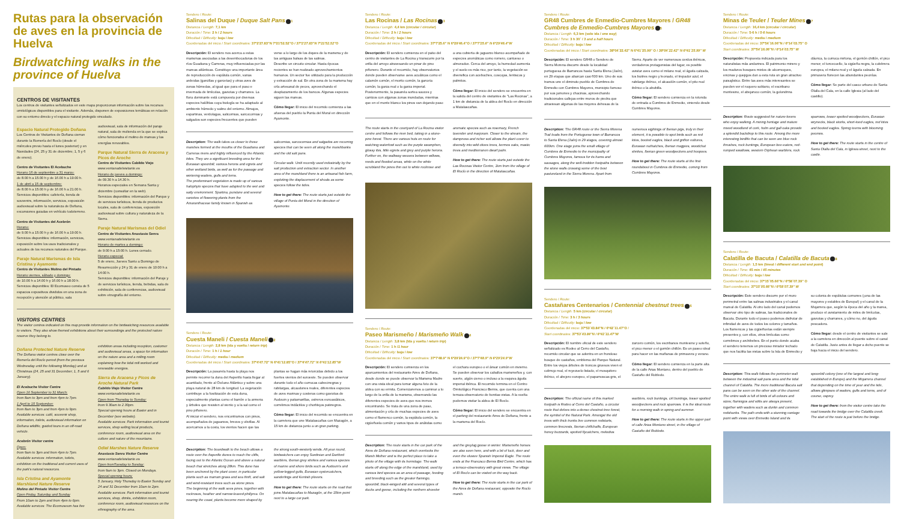Rutas para la observación de aves en la provincia de Huelva
Birdwatching walks in the province of Huelva
CENTROS DE VISITANTES
Los centros de visitantes señalizados en este mapa proporcionan información sobre los recursos ornitológicos disponibles para el visitante. Además, disponen de exposiciones temáticas en relación con su entorno directo y el espacio natural protegido vinculado.
Espacio Natural Protegido Doñana
Los Centros de Visitantes de Doñana cierran durante la Romería del Rocío (desde el miércoles previo hasta el lunes posterior) y en Navidades (24, 25 y 31 de diciembre; 1, 5 y 6 de enero).
Centro de Visitantes El Acebuche
Horario 16 de septiembre a 31 marzo:
de 8.00 h a 15.00 h y de 16.00 h a 19.00 h.
1 de abril a 15 de septiembre:
de 8.00 h a 15.00 h y de 16.00 h a 21.00 h.
Servicios disponibles: cafetería, tienda de souvenirs, información, servicios, exposición audiovisual sobre la naturaleza de Doñana, excursiones guiadas en vehículo todoterreno.
Centro de Visitantes del Acebrón
Horario:
de 9.00 h a 15.00 h y de 16.00 h a 19.00 h.
Servicios disponibles: información, servicios, exposición sobre los usos tradicionales y actuales de los recursos naturales del Parque.
Paraje Natural Marismas de Isla Cristina y Ayamonte
Centro de Visitantes Molino del Pintado
Horario viernes, sábado y domingo:
de 10.00 h a 14.00 h y 16.00 h a 18.00 h.
Servicios disponibles: El Ecomuseo consta de 5 espacios expositivos divididos en una zona de recepción y atención al público, sala audiovisual, sala de información del paraje natural, sala de molienda en la que se explica cómo funcionaba el molino de mareas y las energías renovables.
Parque Natural Sierra de Aracena y Picos de Aroche
Centro de Visitantes Cabildo Viejo
www.ventanadelvisitante.es
Horario de jueves a domingo:
de 09.30 h a 14.30 h.
Horarios especiales en Semana Santa y diciembre (consultar en la web).
Servicios disponibles: información del Parque y de servicios turísticos, tienda de productos locales, sala de conferencias, exposición audiovisual sobre cultura y naturaleza de la Sierra.
Paraje Natural Marismas del Odiel
Centro de Visitantes Anastasio Senra
www.ventanadelvisitante.es
Horario de martes a domingo:
de 9:00 h a 15:00 h. Lunes cerrado.
Horario especial:
5 de enero, Jueves Santo a Domingo de Resurrección y 24 y 31 de enero de 10:00 h a 14:00 h.
Servicios disponibles: información del Paraje y de servicios turísticos, tienda, bebidas, sala de exhibición, sala de conferencias, audiovisual sobre etnografía del entorno.
VISITORS CENTRES
The visitor centres indicated on this map provide information on the birdwatching resources available to visitors. They also show themed exhibitions about their surroundings and the protected nature reserve they belong to.
Doñana Protected Nature Reserve
The Doñana visitor centres close over the Romería del Rocío period (from the previous Wednesday until the following Monday) and at Christmas (24, 25 and 31 December; 1, 5 and 6 January).
El Acebuche Visitor Centre
Open 16 September to 31 March:
from 8am to 3pm and from 4pm to 7pm.
1 April to 15 September:
from 8am to 3pm and from 4pm to 9pm.
Available services: café, souvenir shop, information, toilets, audiovisual information on Doñana wildlife, guided tours in an off-road vehicle.
Acebrón Visitor centre
Open:
from 9am to 3pm and from 4pm to 7pm.
Available services: information, toilets, exhibition on the traditional and current uses of the park's natural resources.
Isla Cristina and Ayamonte Marshland Nature Reserve
Molino del Pintado Visitor Centre
Open Friday, Saturday and Sunday
From 10am to 2pm and from 4pm to 6pm.
Available services: The Ecomuseum has five exhibition areas including reception, customer and audiovisual areas, a space for information on the nature area and a milling room explaining how the tidal mill worked and renewable energies.
Sierra de Aracena y Picos de Aroche Natural Park
Cabildo Viejo Visitor Centre
www.ventanadelvisitante.es
Open from Thursday to Sunday:
from 9.30am to 2.30pm.
Special opening hours at Easter and in December (see website).
Available services: Park information and tourist services, shop selling local products, conference room, audiovisual area on the culture and nature of the mountains.
Odiel Marshes Nature Reserve
Anastasio Senra Visitor Centre
www.ventanadelvisitante.es
Open fromTuesday to Sunday:
from 9am to 3pm. Closed on Mondays.
Special opening hours:
5 January, Holy Thursday to Easter Sunday and 24 and 31 December from 10am to 2pm.
Available services: Park information and tourist services, shop, drinks, exhibition room, conference room, audiovisual resources on the ethnography of the area.
Sendero / Route:
Salinas del Duque / Duque Salt Pans 1
Distancia / Length: 7,1 km
Duración / Time: 2 h / 2 hours
Dificultad / Difficulty: baja / low
Coordenadas del inicio / Start coordinates: 37º2'27.83''N 7º21'52.52''O / 37º2'27.83''N 7º21'52.52''O
Descripción: El sendero nos acerca a estas marismas asociadas a las desembocaduras de los ríos Guadiana y Carreras, muy influenciadas por las mareas atlánticas. Constituye una importante área de reproducción de espátula común, varias ardeidas (garcillas y garcetas) y otras aves de zonas húmedas, al igual que para el paso e invernada de limícolas, gaviotas y charranes. La flora dominante está compuesta por diversas especies halófitas cuya biología se ha adaptado al ambiente húmedo y salino del entorno. Almajos, espartinas, verdolagas, salicornias, sarcocornias y salgados son especies frecuentes que pueden verse a lo largo de los diques de la marisma y de las antiguas balsas de las salinas.
Describe un circuito circular. Hasta épocas recientes se han realizado aprovechamientos humanos. Un sector fue utilizado para la producción y extracción de sal. En otra zona de la marisma hay cría artesanal de peces, aprovechando el desplazamiento de los bancos. Algunas especies siguen las mareas.
Cómo llegar: El inicio del recorrido comienza a las afueras del pueblo la Punta del Moral en dirección Ayamonte.
Description: The walk takes us closer to these marshes formed at the mouths of the Guadiana and Carreras rivers and highly influenced by the Atlantic tides. They are a significant breeding area for the Eurasian spoonbill, various herons and egrets and other wetland birds, as well as for the passage and wintering waders, gulls and terns.
The predominant vegetation is made up of various halophyte species that have adapted to the wet and salty environment. Spartina, purslane and several varieties of flowering plants from the Amaranthaceae family known in Spanish as salicornias, sarcocornias and salgados are recurring species that can be seen all along the marshbanks and the old salt pans.
Circular walk. Until recently used industrially by the salt production and extraction sector. In another area of the marshland there is an artisanal fish farm, exploiting the displacement of shoals as some species follow the tides.
How to get there: The route starts just outside the village of Punta del Moral in the direction of Ayamonte.
Sendero / Route:
Cuesta Maneli / Cuesta Maneli 2
Distancia / Length: 2,8 km (ida y vuelta / return trip)
Duración / Time: 1 h / 1 hour
Dificultad / Difficulty: media / medium
Coordenadas del inicio / Start coordinates: 37º4'47.72'' N 6º41'12.85''O / 37º4'47.72'' N 6º41'12.85''W
Descripción: La pasarela hasta la playa nos permite recorrer la duna del Asperillo hasta llegar al acantilado, frente al Océano Atlántico y sobre una playa natural de 28 km de longitud. La vegetación contribuye a la fosilización de esta duna, especialmente plantas como el barrón o la armeria y árboles que resisten al viento y a la sal como el pino piñonero.
Al iniciar el sendero, nos encontramos con pinos, acompañados de jaguarzos, brezos y olivillas. Al acercarnos a la costa, los vientos hacen que las plantas se hagan más retorcidas debido a los fuertes vientos del suroeste. Se pueden observar durante todo el año currucas cabecinegras y rabilargas, alcaudones reales, diferentes especies de aves marinas y costeras como gaviotas de Audouin y patiamarillas, ostreros euroasiáticos, correlimos tridáctilos y chorlitejos patinegros.
Cómo llegar: El inicio del recorrido se encuentra en la carretera que une Matalascañas con Mazagón, a 15 km de distancia junto a un gran parking.
Description: The boardwalk to the beach allows a route over the Asperillo dunes to reach the cliffs, facing out to the Atlantic Ocean and above a natural beach that stretches along 28km. This dune has been anchored by the plant cover, in particular plants such as marram grass and sea thrift, and salt and wind-resistant trees such as stone pines.
The beginning of the walk sees pines, together with rockroses, heather and narrow-leaved phillyrea. On nearing the coast, plants become more shaped by the strong south-westerly winds. All year round, birdwatchers can enjoy Sardinian and Dartford warblers, Iberian grey shrikes and various species of marine and shore birds such as Audouin's and yellow-legged gulls, Eurasian oystercatchers, sanderlings and Kentish plovers.
How to get there: The route starts on the road that joins Matalascañas to Mazagón, at the 15km point next to a large car park.
Sendero / Route:
Las Rocinas / Las Rocinas 3
Distancia / Length: 4,4 km (circular / circular)
Duración / Time: 2 h / 2 hours
Dificultad / Difficulty: baja / low
Coordenadas del inicio / Start coordinates: 37º7'25.6'' N 6º29'46.4''O / 37º7'25.6'' N 6º29'46.4''W
Descripción: El sendero comienza en el patio del centro de visitantes de La Rocina y transcurre por la orilla del arroyo atravesando un pinar de pino piñonero. Durante el recorrido, hay observatorios donde pueden observarse aves acuáticas como el calamón común, el morito común, la garceta común, la garza real o la garza imperial. Posteriormente, la pasarela sortea sauces y carrizos con algunas zonas inundadas, mientras que en el monte blanco los pinos van dejando paso a una cubierta de jaguarzo blanco acompañado de especies aromáticas como romero, cantueso o almoradux. Cerca del arroyo, la humedad aumenta y el suelo es más rico, por tanto, la vegetación se diversifica con acebuches, coscojas, lentiscos y palmitos.
Cómo llegar: El inicio del sendero se encuentra en la salida del centro de visitantes de "Las Rocinas", a 1 km de distancia de la aldea del Rocío en dirección a Matalascañas.
The route starts in the courtyard of La Rocina visitor centre and follows the river bed, taking in a stone-pine forest. There are various huts en route for watching waterfowl such as the purple swamphen, glossy ibis, little egrets and grey and purple herons. Further on, the walkway weaves between willows, reeds and flooded areas, while on the white scrubland the pines thin out to white rockrose and aromatic species such as rosemary, French lavender and marjoram. Closer to the stream, the dampness and richer soil allows the plant cover to diversify into wild olives trees, kermes oaks, mastic trees and mediterranen dwarf palm.
How to get there: The route starts just outside the Las Rocinas Visitor Centre, 1km from the village of El Rocío in the direction of Matalascañas.
Sendero / Route:
Paseo Marismeño / Marismeño Walk 4
Distancia / Length: 3,8 km (Ida y vuelta / return trip)
Duración / Time: 1 h /1 hour
Dificultad / Difficulty: baja / low
Coordenadas del inicio / Start coordinates: 37º7'48.9'' N 6º29'24.9''O / 37º7'48.9'' N 6º29'24.9''W
Descripción: El sendero comienza en los aparcamientos del restaurante Aires de Doñana, desde donde se puede observar la Marisma Madre con una vista ideal para tomar alguna foto de la aldea con su ermita. Comenzaremos a caminar a lo largo de la orilla de la marisma, observando las diferentes especies de aves que nos iremos encontrando. Se trata de una zona de paso, alimentación y cría de muchas especies de aves como el flamenco común, la espátula común, la cigüeñuela común y varios tipos de anátidas como el cuchara europeo o el ánsar común en invierno. Se pueden observar los caballos marismeños y, con suerte, algún ciervo o incluso a la esquiva águila imperial ibérica. El recorrido termina en el Centro Ornitológico Francisco Bernis, que cuenta con una terraza-observatorio de bonitas vistas. A la vuelta podemos visitar la aldea de El Rocío.
Cómo llegar: El inicio del sendero se encuentra en el parking del restaurante Aires de Doñana, frente a la marisma del Rocío.
Description: The route starts in the car park of the Aires de Doñana restaurant, which overlooks the Marsh Mother and is the perfect place to take a photo of the village with its hermitage. The walk starts off along the edge of the marshland, used by various bird species as an area of passage, feeding and breeding such as the greater flamingo, spoonbill, black-winged stilt and several types of ducks and geese, including the northern shoveler and the greylag goose in winter. Marismeño horses are also seen here, and with a bit of luck, deer and even the elusive Spanish Imperial Eagle. The route ends at the Francisco Bernis Bird Centre, which has a terrace-observatory with great views. The village of El Rocío can be visited on the way back.
How to get there: The route starts in the car park of the Aires de Doñana restaurant, opposite the Rocío marsh.
Sendero / Route:
GR48 Cumbres de Enmedio-Cumbres Mayores / GR48 Cumbres de Enmedio-Cumbres Mayores 5
Distancia / Length: 6,3 km (solo ida / one way)
Duración / Time: 3 h 30´ / 3 and a half hours
Dificultad / Difficulty: baja / low
Coordenadas del inicio / Start coordinates: 38º04´22.42'' N 6º41´25.99'' O / 38º04´22.42'' N 6º41´25.99'' W
Descripción: El sendero GR48 o Sendero de Sierra Morena discurre desde la localidad portuguesa de Barrancos hasta Santa Elena (Jaén), en 29 etapas que abarcan casi 600 km. Uno de sus tramos une el diminuto pueblo de Cumbres de Enmedio con Cumbres Mayores, municipio famoso por sus jamones y chacinas, aprovechando tradicionales callejas entre muros de piedra que atraviesan algunas de las mejores dehesas de la Sierra. Aparte de ver numerosos cerdos ibéricos, verdaderos protagonistas del lugar, es posible avistar aves como el milano real, el águila calzada, los buitres negro y leonado, el trepador azul, el rabilargo ibérico, el alcaudón común, el pito real ibérico o la abubilla.
Cómo llegar: El sendero comienza en la rotonda de entrada a Cumbres de Enmedio, viniendo desde Cumbres Mayores.
Description: The GR48 route or the Sierra Morena Trail leads from the Portuguese town of Barrancos to Santa Elena (Jaén) in 29 stages, covering almost 600km. One stage joins the small village of Cumbres de Enmedio to the municipality of Cumbres Mayores, famous for its hams and sausages, along the well-trodden footpaths between the stone walls crossing some of the best pastureland in the Sierra Morena. Apart from numerous sightings of Iberian pigs, truly in their element, it is possible to spot birds such as red kites, booted eagles, black and griffon vultures, Eurasian nuthatches, Iberian magpies, woodchat shrikes, Iberian green woodpeckers and hoopoes.
How to get there: The route starts at the first roundabout in Cumbres de Enmedio, coming from Cumbres Mayores.
Sendero / Route:
Castañares Centenarios / Centennial chestnut trees 6
Distancia / Length: 5 km (circular / circular)
Duración / Time: 3 h / 3 hours
Dificultad / Difficulty: baja / low
Coordenadas del inicio: 37º53´43.84''N / 6º42´11.47''O /
Start coordinates: 37º53´43.84''N / 6º42´11.47''W
Descripción: El nombre oficial de este sendero señalizado es Rodeo al Cerro del Castaño, recorrido circular que se adentra en un frondoso bosque de castaños, emblema del Parque Natural. Entre los viejos árboles de troncos gruesos viven el colirrojo real, el reyezuelo listado, el mosquitero ibérico, el abejero europeo, el papamoscas gris, el zarcero común, los escribanos montesino y soteño, el pico menor o el gorrión chillón. Es un paseo ideal para hacer en las mañanas de primavera y verano.
Cómo llegar: El sendero comienza en la parte alta de la calle Arias Montano, dentro del pueblo de Castaño del Robledo.
Description: The official name of this marked footpath is Rodeo al Cerro del Castaño, a circular route that delves into a dense chestnut-tree forest, the symbol of the Natural Park. Amongst the old trees with thick trunks live common redstarts, common firecrests, Iberian chiffchaffs, European honey buzzards, spotted flycatchers, melodius warblers, rock buntings, cirl buntings, lesser spotted woodpeckers and rock sparrows. It is the ideal route for a morning walk in spring and summer.
How to get there: The route starts in the upper part of calle Arias Montano street, in the village of Castaño del Robledo.
Sendero / Route:
Minas de Teuler / Teuler Mines 7
Distancia / Length: 16,4 km (circular / circular)
Duración / Time: 5-6 h / 5-6 hours
Dificultad / Difficulty: media / medium
Coordenadas del inicio: 37º54´16.06''N / 6º14´03.75'' O
Start coordinates: 37º54´16.06''N / 6º14´03.75'' W
Descripción: Propuesta indicada para los naturalistas más andarines. El patrimonio minero y los maduros bosques mixtos de alcornoques, encinas y quejigos dan a esta ruta un gran atractivo paisajístico. Entre las aves más interesantes se pueden ver el roquero solitario, el escribano montesino, el abejaruco común, la golondrina dáurica, la curruca mirlona, el gorrión chillón, el pico menor, el torcecuello, la cigüeña negra, la culebrera europea, el milano real y el águila calzada. En primavera florecen las abundantes peonías.
Cómo llegar: Se parte del casco urbano de Santa Olalla del Cala, en la calle Iglesia (al lado del castillo).
Description: Route suggested for nature-lovers who enjoy walking. A mining heritage and mature mixed woodland of cork, holm and gall oaks provide a splendid backdrop to this route. Among the more interesting birdlife that can be seen are blue rock thrushes, rock buntings, European bee-eaters, red-rumped swallows, western Orphean warblers, rock sparrows, lesser spotted woodpeckers, Eurasian wrynecks, black storks, short-toed eagles, red kites and booted eagles. Spring teems with blooming peonies.
How to get there: The route starts in the centre of Santa Olalla del Cala, in Iglesia street, next to the castle.
Sendero / Route:
Calatilla de Bacuta / Calatilla de Bacuta 8
Distancia / Length: 1,5 km (lineal / different start and end point)
Duración / Time: 45 min / 45 minutes
Dificultad / Difficulty: baja / low
Coordenadas del inicio: 37º15´05.66''N / 6º58´07.39'' O
Start coordinates: 37º15´05.66''N / 6º58´07.39'' W
Descripción: Este sendero discurre por el muro perimetral entre las salinas industriales y el canal mareal de Calatilla. Al otro lado del canal podemos observar otro tipo de salinas, las tradicionales de Bacuta. Durante todo el paseo podemos disfrutar de infinidad de aves de todos los colores y tamaños. Los flamencos y las cigüeñuelas están siempre presentes y, con ellos, otros limícolas como correlimos y archibebes. En el punto donde acaba el sendero tenemos un precioso mirador techado que nos facilita las vistas sobre la Isla de Enmedio y su colonia de espátulas comunes (¡una de las mayores y estables de Europa!) y el canal de la Mojarrera que, según la época del año y la marea, produce el avistamiento de miles de limícolas, gaviotas y charranes, y cómo no, del águila pescadora.
Cómo llegar: desde el centro de visitantes se sale a la carretera en dirección al puente sobre el canal de Calatilla. Justo antes de llegar a dicho puente se baja hacia el inicio del sendero.
Description: This walk follows the perimeter wall between the industrial salt pans area and the tidal channel of Calatilla. The more traditional Bacuta salt pans can be seen on the other side of the channel. The entire walk is full of birds of all colours and sizes; flamingos and stilts are always present, together with waders such as dunlin and common redshanks. The path ends with a stunning vantage point with views over Enmedio Island and its spoonbill colony (one of the largest and long-established in Europe) and the Mojarrera channel that depending on the time of year and the tide, allows glimpses of waders, gulls and terns, and of course, osprey.
How to get there: from the visitor centre take the road towards the bridge over the Calatilla creek. The start of the route is just before the bridge.